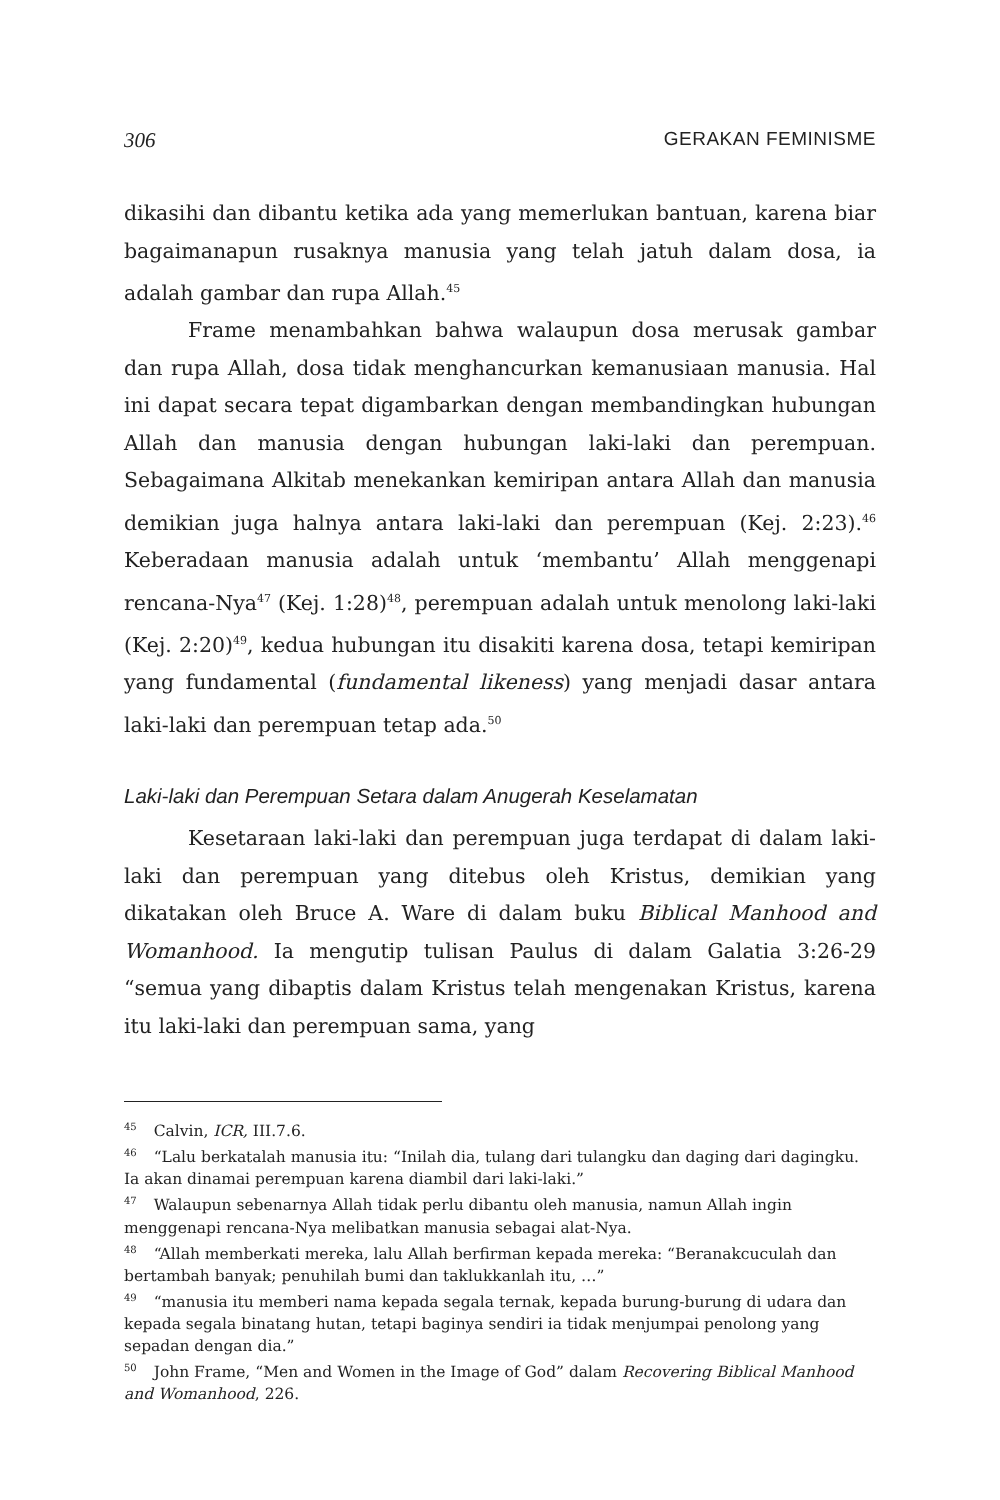306 GERAKAN FEMINISME
dikasihi dan dibantu ketika ada yang memerlukan bantuan, karena biar bagaimanapun rusaknya manusia yang telah jatuh dalam dosa, ia adalah gambar dan rupa Allah.<sup>45</sup>
Frame menambahkan bahwa walaupun dosa merusak gambar dan rupa Allah, dosa tidak menghancurkan kemanusiaan manusia. Hal ini dapat secara tepat digambarkan dengan membandingkan hubungan Allah dan manusia dengan hubungan laki-laki dan perempuan. Sebagaimana Alkitab menekankan kemiripan antara Allah dan manusia demikian juga halnya antara laki-laki dan perempuan (Kej. 2:23).<sup>46</sup> Keberadaan manusia adalah untuk ‘membantu’ Allah menggenapi rencana-Nya<sup>47</sup> (Kej. 1:28)<sup>48</sup>, perempuan adalah untuk menolong laki-laki (Kej. 2:20)<sup>49</sup>, kedua hubungan itu disakiti karena dosa, tetapi kemiripan yang fundamental (fundamental likeness) yang menjadi dasar antara laki-laki dan perempuan tetap ada.<sup>50</sup>
Laki-laki dan Perempuan Setara dalam Anugerah Keselamatan
Kesetaraan laki-laki dan perempuan juga terdapat di dalam laki-laki dan perempuan yang ditebus oleh Kristus, demikian yang dikatakan oleh Bruce A. Ware di dalam buku Biblical Manhood and Womanhood. Ia mengutip tulisan Paulus di dalam Galatia 3:26-29 “semua yang dibaptis dalam Kristus telah mengenakan Kristus, karena itu laki-laki dan perempuan sama, yang
<sup>45</sup> Calvin, ICR, III.7.6.
<sup>46</sup> “Lalu berkatalah manusia itu: “Inilah dia, tulang dari tulangku dan daging dari dagingku. Ia akan dinamai perempuan karena diambil dari laki-laki.”
<sup>47</sup> Walaupun sebenarnya Allah tidak perlu dibantu oleh manusia, namun Allah ingin menggenapi rencana-Nya melibatkan manusia sebagai alat-Nya.
<sup>48</sup> “Allah memberkati mereka, lalu Allah berfirman kepada mereka: “Beranakcuculah dan bertambah banyak; penuhilah bumi dan taklukkanlah itu, …”
<sup>49</sup> “manusia itu memberi nama kepada segala ternak, kepada burung-burung di udara dan kepada segala binatang hutan, tetapi baginya sendiri ia tidak menjumpai penolong yang sepadan dengan dia.”
<sup>50</sup> John Frame, “Men and Women in the Image of God” dalam Recovering Biblical Manhood and Womanhood, 226.